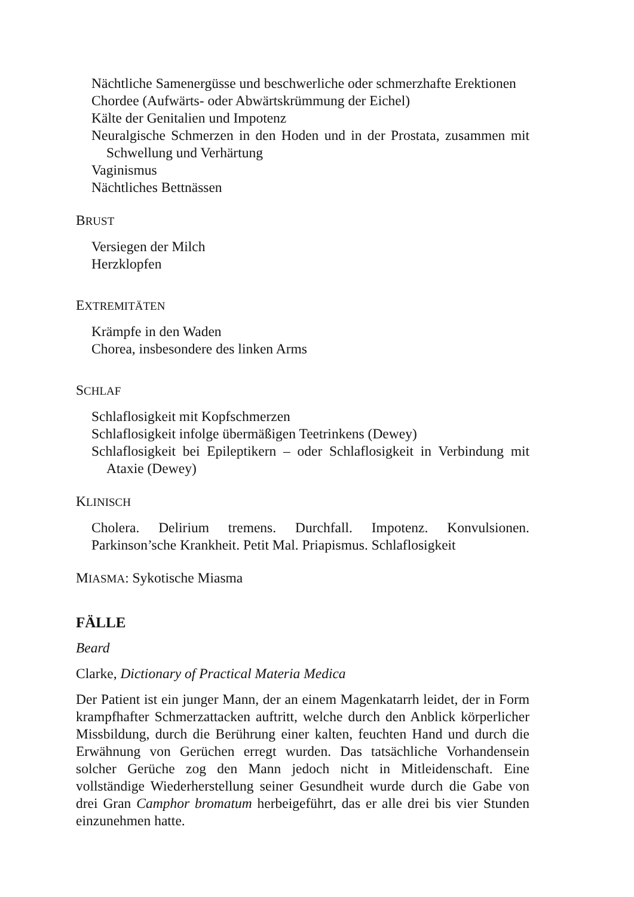Nächtliche Samenergüsse und beschwerliche oder schmerzhafte Erektionen
Chordee (Aufwärts- oder Abwärtskrümmung der Eichel)
Kälte der Genitalien und Impotenz
Neuralgische Schmerzen in den Hoden und in der Prostata, zusammen mit Schwellung und Verhärtung
Vaginismus
Nächtliches Bettnässen
BRUST
Versiegen der Milch
Herzklopfen
EXTREMITÄTEN
Krämpfe in den Waden
Chorea, insbesondere des linken Arms
SCHLAF
Schlaflosigkeit mit Kopfschmerzen
Schlaflosigkeit infolge übermäßigen Teetrinkens (Dewey)
Schlaflosigkeit bei Epileptikern – oder Schlaflosigkeit in Verbindung mit Ataxie (Dewey)
KLINISCH
Cholera. Delirium tremens. Durchfall. Impotenz. Konvulsionen. Parkinson’sche Krankheit. Petit Mal. Priapismus. Schlaflosigkeit
MIASMA: Sykotische Miasma
FÄLLE
Beard
Clarke, Dictionary of Practical Materia Medica
Der Patient ist ein junger Mann, der an einem Magenkatarrh leidet, der in Form krampfhafter Schmerzattacken auftritt, welche durch den Anblick körperlicher Missbildung, durch die Berührung einer kalten, feuchten Hand und durch die Erwähnung von Gerüchen erregt wurden. Das tatsächliche Vorhandensein solcher Gerüche zog den Mann jedoch nicht in Mitleidenschaft. Eine vollständige Wiederherstellung seiner Gesundheit wurde durch die Gabe von drei Gran Camphor bromatum herbeigeführt, das er alle drei bis vier Stunden einzunehmen hatte.